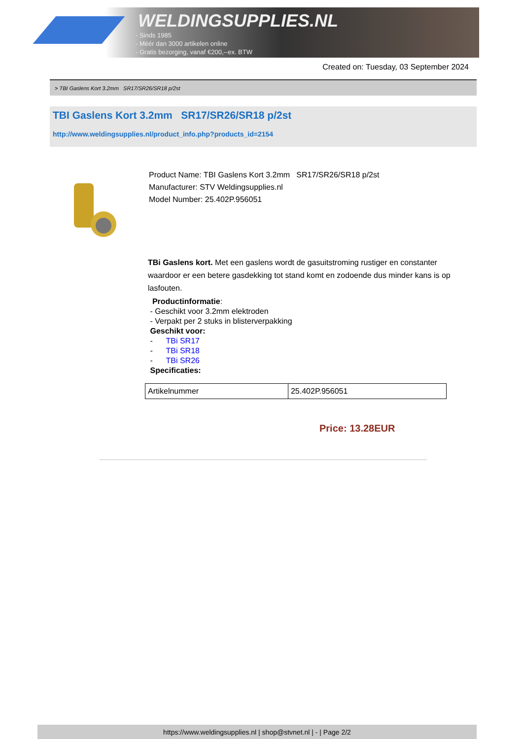WELDINGSUPPLIES.NL
- Sinds 1985
- Méér dan 3000 artikelen online
- Gratis bezorging, vanaf €200,--ex. BTW
Created on: Tuesday, 03 September 2024
> TBI Gaslens Kort 3.2mm SR17/SR26/SR18 p/2st
TBI Gaslens Kort 3.2mm SR17/SR26/SR18 p/2st
http://www.weldingsupplies.nl/product_info.php?products_id=2154
Product Name: TBI Gaslens Kort 3.2mm SR17/SR26/SR18 p/2st
Manufacturer: STV Weldingsupplies.nl
Model Number: 25.402P.956051
TBi Gaslens kort. Met een gaslens wordt de gasuitstroming rustiger en constanter waardoor er een betere gasdekking tot stand komt en zodoende dus minder kans is op lasfouten.
Productinformatie:
- Geschikt voor 3.2mm elektroden
- Verpakt per 2 stuks in blisterverpakking
Geschikt voor:
- TBi SR17
- TBi SR18
- TBi SR26
Specificaties:
| Artikelnummer | 25.402P.956051 |
Price: 13.28EUR
https://www.weldingsupplies.nl | shop@stvnet.nl | - | Page 2/2